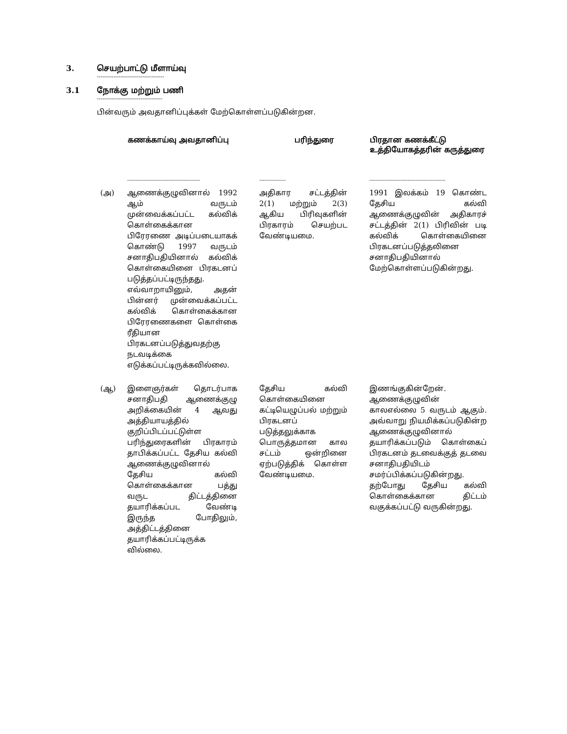3. செயற்பாட்டு மீளாய்வு
-------------------------------------
3.1 நோக்கு மற்றும் பணி
------------------------------------
பின்வரும் அவதானிப்புக்கள் மேற்கொள்ளப்படுகின்றன.
| | கணக்காய்வு அவதானிப்பு | பரிந்துரை | பிரதான கணக்கீட்டு உத்தியோகத்தரின் கருத்துரை |
| --- | --- | --- | --- |
| | -------------------------------------------- | ---------------- | ---------------------------------------------- |
| (அ) | ஆணைக்குழுவினால் 1992 ஆம் வருடம் முன்வைக்கப்பட்ட கல்விக் கொள்கைக்கான பிரேரணை அடிப்படையாகக் கொண்டு 1997 வருடம் சனாதிபதியினால் கல்விக் கொள்கையினை பிரகடனப் படுத்தப்பட்டிருந்தது. எவ்வாறாயினும், அதன் பின்னர் முன்வைக்கப்பட்ட கல்விக் கொள்கைக்கான பிரேரணைகளை கொள்கை ரீதியான பிரகடனப்படுத்துவதற்கு நடவடிக்கை எடுக்கப்பட்டிருக்கவில்லை. | அதிகார சட்டத்தின் 2(1) மற்றும் 2(3) ஆகிய பிரிவுகளின் பிரகாரம் செயற்பட வேண்டியமை. | 1991 இலக்கம் 19 கொண்ட தேசிய கல்வி ஆணைக்குழுவின் அதிகாரச் சட்டத்தின் 2(1) பிரிவின் படி கல்விக் கொள்கையினை பிரகடனப்படுத்தலினை சனாதிபதியினால் மேற்கொள்ளப்படுகின்றது. |
| (ஆ) | இளைஞர்கள் தொடர்பாக சனாதிபதி ஆணைக்குழு அறிக்கையின் 4 ஆவது அத்தியாயத்தில் குறிப்பிடப்பட்டுள்ள பரிந்துரைகளின் பிரகாரம் தாபிக்கப்பட்ட தேசிய கல்வி ஆணைக்குழுவினால் தேசிய கல்வி கொள்கைக்கான பத்து வருட திட்டத்தினை தயாரிக்கப்பட வேண்டி இருந்த போதிலும், அத்திட்டத்தினை தயாரிக்கப்பட்டிருக்க வில்லை. | தேசிய கல்வி கொள்கையினை கட்டியெழுப்பல் மற்றும் பிரகடனப் படுத்தலுக்காக பொருத்தமான கால சட்டம் ஒன்றினை ஏற்படுத்திக் கொள்ள வேண்டியமை. | இணங்குகின்றேன். ஆணைக்குழுவின் காலஎல்லை 5 வருடம் ஆகும். அவ்வாறு நியமிக்கப்படுகின்ற ஆணைக்குழுவினால் தயாரிக்கப்படும் கொள்கைப் பிரகடனம் தடவைக்குத் தடவை சனாதிபதியிடம் சமர்ப்பிக்கப்படுகின்றது. தற்போது தேசிய கல்வி கொள்கைக்கான திட்டம் வகுக்கப்பட்டு வருகின்றது. |